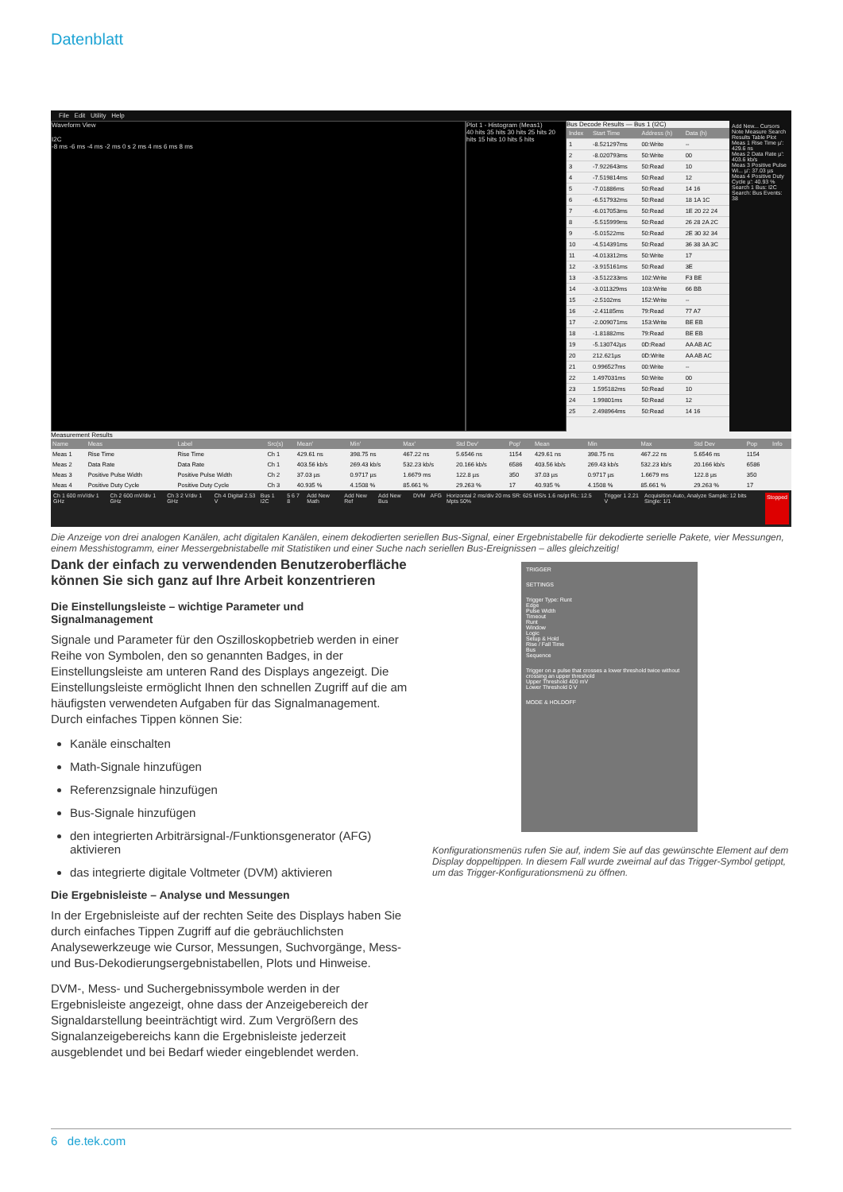Datenblatt
File Edit Utility Help
Waveform View
I2C
-8 ms -6 ms -4 ms -2 ms 0 s 2 ms 4 ms 6 ms 8 ms
Plot 1 - Histogram (Meas1)
40 hits 35 hits 30 hits 25 hits 20 hits 15 hits 10 hits 5 hits
Bus Decode Results — Bus 1 (I2C)
| Index | Start Time | Address (h) | Data (h) |
| --- | --- | --- | --- |
| 1 | -8.521297ms | 00:Write | -- |
| 2 | -8.020793ms | 50:Write | 00 |
| 3 | -7.922643ms | 50:Read | 10 |
| 4 | -7.519814ms | 50:Read | 12 |
| 5 | -7.01886ms | 50:Read | 14 16 |
| 6 | -6.517932ms | 50:Read | 18 1A 1C |
| 7 | -6.017053ms | 50:Read | 1E 20 22 24 |
| 8 | -5.515999ms | 50:Read | 26 28 2A 2C |
| 9 | -5.01522ms | 50:Read | 2E 30 32 34 |
| 10 | -4.514391ms | 50:Read | 36 38 3A 3C |
| 11 | -4.013312ms | 50:Write | 17 |
| 12 | -3.915161ms | 50:Read | 3E |
| 13 | -3.512233ms | 102:Write | F3 BE |
| 14 | -3.011329ms | 103:Write | 66 BB |
| 15 | -2.5102ms | 152:Write | -- |
| 16 | -2.41185ms | 79:Read | 77 A7 |
| 17 | -2.009071ms | 153:Write | BE EB |
| 18 | -1.81882ms | 79:Read | BE EB |
| 19 | -5.130742µs | 0D:Read | AA AB AC |
| 20 | 212.621µs | 0D:Write | AA AB AC |
| 21 | 0.996527ms | 00:Write | -- |
| 22 | 1.497031ms | 50:Write | 00 |
| 23 | 1.595182ms | 50:Read | 10 |
| 24 | 1.99801ms | 50:Read | 12 |
| 25 | 2.498964ms | 50:Read | 14 16 |
Add New... Cursors Note Measure Search Results Table Plot
Meas 1 Rise Time µ': 429.6 ns
Meas 2 Data Rate µ': 403.6 kb/s
Meas 3 Positive Pulse Wi... µ': 37.03 µs
Meas 4 Positive Duty Cycle µ': 40.93 %
Search 1 Bus: I2C Search: Bus Events: 38
Measurement Results
| Name | Meas | Label | Src(s) | Mean' | Min' | Max' | Std Dev' | Pop' | Mean | Min | Max | Std Dev | Pop | Info |
| --- | --- | --- | --- | --- | --- | --- | --- | --- | --- | --- | --- | --- | --- | --- |
| Meas 1 | Rise Time | Rise Time | Ch 1 | 429.61 ns | 398.75 ns | 467.22 ns | 5.6546 ns | 1154 | 429.61 ns | 398.75 ns | 467.22 ns | 5.6546 ns | 1154 | |
| Meas 2 | Data Rate | Data Rate | Ch 1 | 403.56 kb/s | 269.43 kb/s | 532.23 kb/s | 20.166 kb/s | 6586 | 403.56 kb/s | 269.43 kb/s | 532.23 kb/s | 20.166 kb/s | 6586 | |
| Meas 3 | Positive Pulse Width | Positive Pulse Width | Ch 2 | 37.03 µs | 0.9717 µs | 1.6679 ms | 122.8 µs | 350 | 37.03 µs | 0.9717 µs | 1.6679 ms | 122.8 µs | 350 | |
| Meas 4 | Positive Duty Cycle | Positive Duty Cycle | Ch 3 | 40.935 % | 4.1508 % | 85.661 % | 29.263 % | 17 | 40.935 % | 4.1508 % | 85.661 % | 29.263 % | 17 | |
Ch 1 600 mV/div 1 GHz Ch 2 600 mV/div 1 GHz Ch 3 2 V/div 1 GHz Ch 4 Digital 2.53 V Bus 1 I2C 5 6 7 8 Add New Math Add New Ref Add New Bus DVM AFG Horizontal 2 ms/div 20 ms SR: 625 MS/s 1.6 ns/pt RL: 12.5 Mpts 50% Trigger 1 2.21 V Acquisition Auto, Analyze Sample: 12 bits Single: 1/1 Stopped
Die Anzeige von drei analogen Kanälen, acht digitalen Kanälen, einem dekodierten seriellen Bus-Signal, einer Ergebnistabelle für dekodierte serielle Pakete, vier Messungen, einem Messhistogramm, einer Messergebnistabelle mit Statistiken und einer Suche nach seriellen Bus-Ereignissen – alles gleichzeitig!
Dank der einfach zu verwendenden Benutzeroberfläche können Sie sich ganz auf Ihre Arbeit konzentrieren
Die Einstellungsleiste – wichtige Parameter und Signalmanagement
Signale und Parameter für den Oszilloskopbetrieb werden in einer Reihe von Symbolen, den so genannten Badges, in der Einstellungsleiste am unteren Rand des Displays angezeigt. Die Einstellungsleiste ermöglicht Ihnen den schnellen Zugriff auf die am häufigsten verwendeten Aufgaben für das Signalmanagement. Durch einfaches Tippen können Sie:
Kanäle einschalten
Math-Signale hinzufügen
Referenzsignale hinzufügen
Bus-Signale hinzufügen
den integrierten Arbiträrsignal-/Funktionsgenerator (AFG) aktivieren
das integrierte digitale Voltmeter (DVM) aktivieren
Die Ergebnisleiste – Analyse und Messungen
In der Ergebnisleiste auf der rechten Seite des Displays haben Sie durch einfaches Tippen Zugriff auf die gebräuchlichsten Analysewerkzeuge wie Cursor, Messungen, Suchvorgänge, Mess- und Bus-Dekodierungsergebnistabellen, Plots und Hinweise.
DVM-, Mess- und Suchergebnissymbole werden in der Ergebnisleiste angezeigt, ohne dass der Anzeigebereich der Signaldarstellung beeinträchtigt wird. Zum Vergrößern des Signalanzeigebereichs kann die Ergebnisleiste jederzeit ausgeblendet und bei Bedarf wieder eingeblendet werden.
TRIGGER
SETTINGS
Trigger Type: Runt
Edge
Pulse Width
Timeout
Runt
Window
Logic
Setup & Hold
Rise / Fall Time
Bus
Sequence
Trigger on a pulse that crosses a lower threshold twice without crossing an upper threshold
Upper Threshold 400 mV
Lower Threshold 0 V
MODE & HOLDOFF
Konfigurationsmenüs rufen Sie auf, indem Sie auf das gewünschte Element auf dem Display doppeltippen. In diesem Fall wurde zweimal auf das Trigger-Symbol getippt, um das Trigger-Konfigurationsmenü zu öffnen.
6 de.tek.com